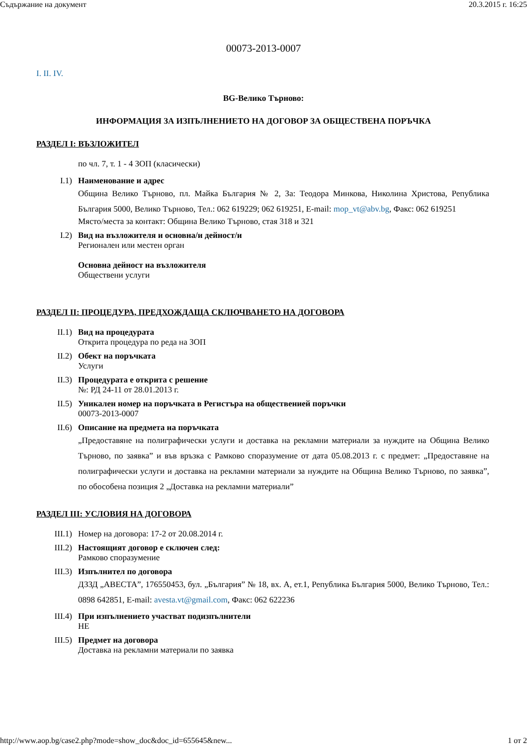Съдържание на документ 20.3.2015 г. 16:25
00073-2013-0007
I. II. IV.
BG-Велико Търново:
ИНФОРМАЦИЯ ЗА ИЗПЪЛНЕНИЕТО НА ДОГОВОР ЗА ОБЩЕСТВЕНА ПОРЪЧКА
РАЗДЕЛ I: ВЪЗЛОЖИТЕЛ
по чл. 7, т. 1 - 4 ЗОП (класически)
I.1) Наименование и адрес
Община Велико Търново, пл. Майка България № 2, За: Теодора Минкова, Николина Христова, Република България 5000, Велико Търново, Тел.: 062 619229; 062 619251, E-mail: mop_vt@abv.bg, Факс: 062 619251
Място/места за контакт: Община Велико Търново, стая 318 и 321
I.2) Вид на възложителя и основна/и дейност/и
Регионален или местен орган
Основна дейност на възложителя
Обществени услуги
РАЗДЕЛ II: ПРОЦЕДУРА, ПРЕДХОЖДАЩА СКЛЮЧВАНЕТО НА ДОГОВОРА
II.1) Вид на процедурата
Открита процедура по реда на ЗОП
II.2) Обект на поръчката
Услуги
II.3) Процедурата е открита с решение
№: РД 24-11 от 28.01.2013 г.
II.5) Уникален номер на поръчката в Регистъра на общественией поръчки
00073-2013-0007
II.6) Описание на предмета на поръчката
„Предоставяне на полиграфически услуги и доставка на рекламни материали за нуждите на Община Велико Търново, по заявка” и във връзка с Рамково споразумение от дата 05.08.2013 г. с предмет: „Предоставяне на полиграфически услуги и доставка на рекламни материали за нуждите на Община Велико Търново, по заявка”, по обособена позиция 2 „Доставка на рекламни материали”
РАЗДЕЛ III: УСЛОВИЯ НА ДОГОВОРА
III.1) Номер на договора: 17-2 от 20.08.2014 г.
III.2) Настоящият договор е сключен след:
Рамково споразумение
III.3) Изпълнител по договора
ДЗЗД „АВЕСТА”, 176550453, бул. „България” № 18, вх. А, ет.1, Република България 5000, Велико Търново, Тел.: 0898 642851, E-mail: avesta.vt@gmail.com, Факс: 062 622236
III.4) При изпълнението участват подизпълнители
НЕ
III.5) Предмет на договора
Доставка на рекламни материали по заявка
http://www.aop.bg/case2.php?mode=show_doc&doc_id=655645&new... 1 от 2